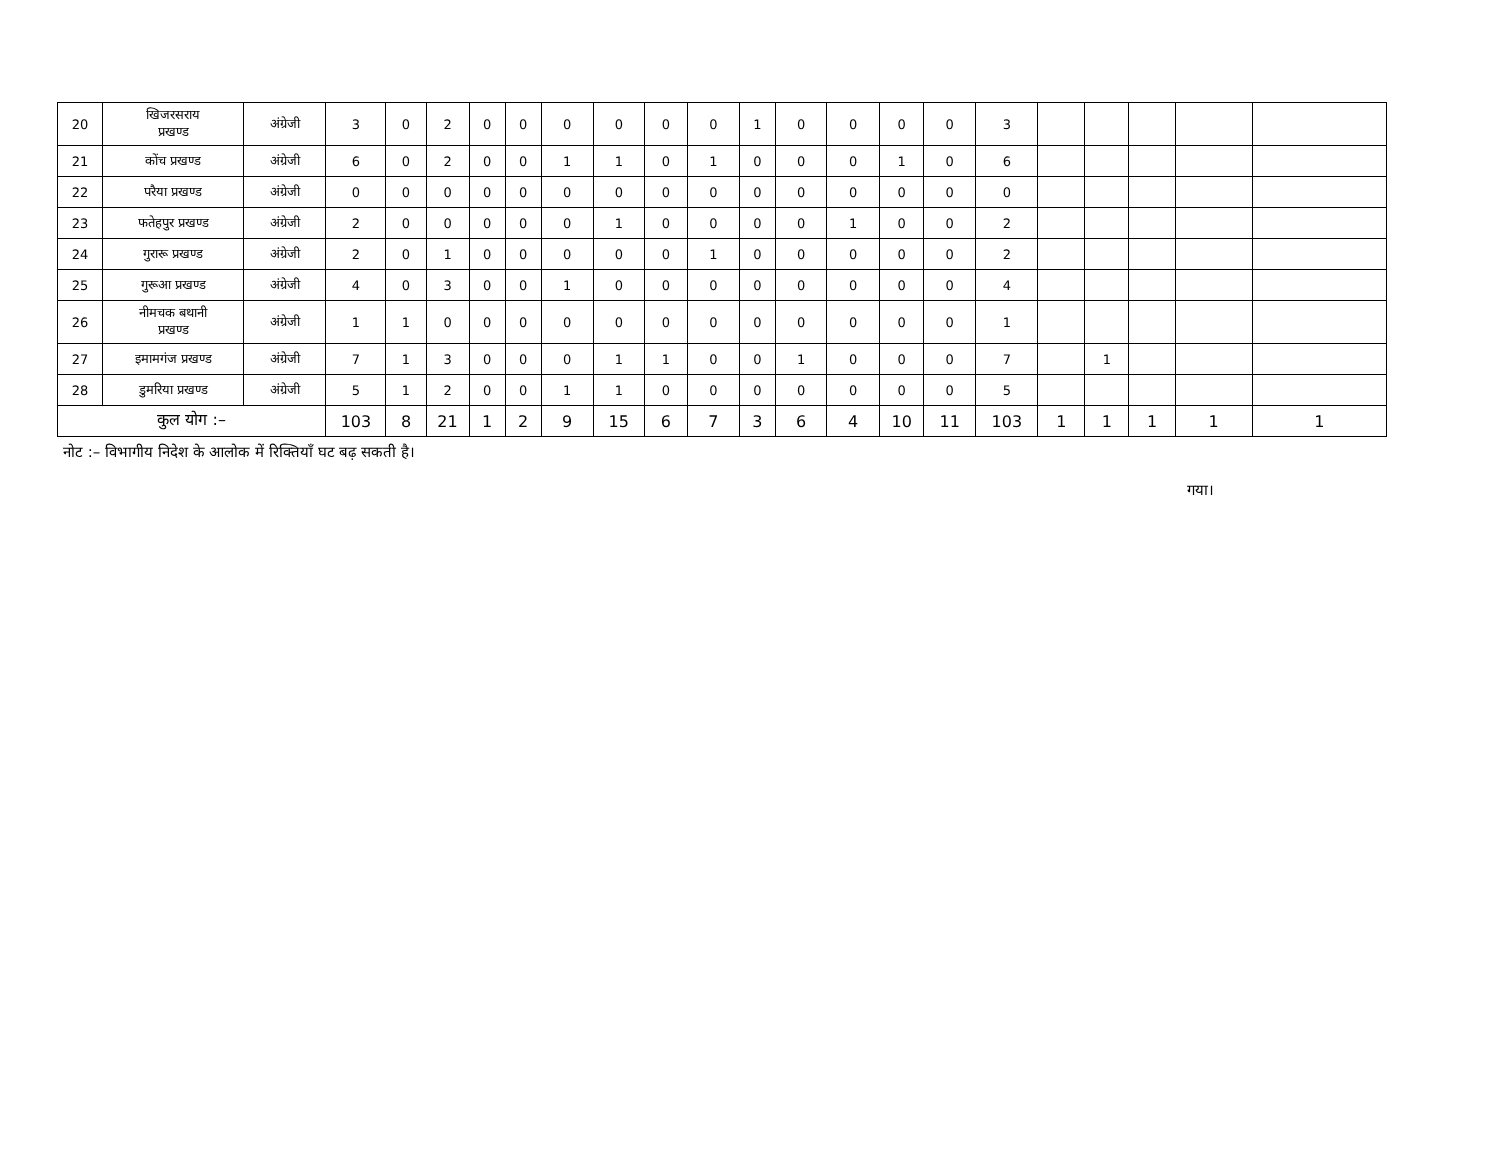| 20 | खिजरसराय प्रखण्ड | अंग्रेजी | 3 | 0 | 2 | 0 | 0 | 0 | 0 | 0 | 0 | 1 | 0 | 0 | 0 | 0 | 3 | | | | | |
| 21 | कोंच प्रखण्ड | अंग्रेजी | 6 | 0 | 2 | 0 | 0 | 1 | 1 | 0 | 1 | 0 | 0 | 0 | 1 | 0 | 6 | | | | | |
| 22 | परैया प्रखण्ड | अंग्रेजी | 0 | 0 | 0 | 0 | 0 | 0 | 0 | 0 | 0 | 0 | 0 | 0 | 0 | 0 | 0 | | | | | |
| 23 | फतेहपुर प्रखण्ड | अंग्रेजी | 2 | 0 | 0 | 0 | 0 | 0 | 1 | 0 | 0 | 0 | 0 | 1 | 0 | 0 | 2 | | | | | |
| 24 | गुरारू प्रखण्ड | अंग्रेजी | 2 | 0 | 1 | 0 | 0 | 0 | 0 | 0 | 1 | 0 | 0 | 0 | 0 | 0 | 2 | | | | | |
| 25 | गुरूआ प्रखण्ड | अंग्रेजी | 4 | 0 | 3 | 0 | 0 | 1 | 0 | 0 | 0 | 0 | 0 | 0 | 0 | 0 | 4 | | | | | |
| 26 | नीमचक बथानी प्रखण्ड | अंग्रेजी | 1 | 1 | 0 | 0 | 0 | 0 | 0 | 0 | 0 | 0 | 0 | 0 | 0 | 0 | 1 | | | | | |
| 27 | इमामगंज प्रखण्ड | अंग्रेजी | 7 | 1 | 3 | 0 | 0 | 0 | 1 | 1 | 0 | 0 | 1 | 0 | 0 | 0 | 7 | | 1 | | | |
| 28 | डुमरिया प्रखण्ड | अंग्रेजी | 5 | 1 | 2 | 0 | 0 | 1 | 1 | 0 | 0 | 0 | 0 | 0 | 0 | 0 | 5 | | | | | |
| कुल योग :– | | | 103 | 8 | 21 | 1 | 2 | 9 | 15 | 6 | 7 | 3 | 6 | 4 | 10 | 11 | 103 | 1 | 1 | 1 | 1 | 1 |
नोट :– विभागीय निदेश के आलोक में रिक्तियाँ घट बढ़ सकती है।
गया।